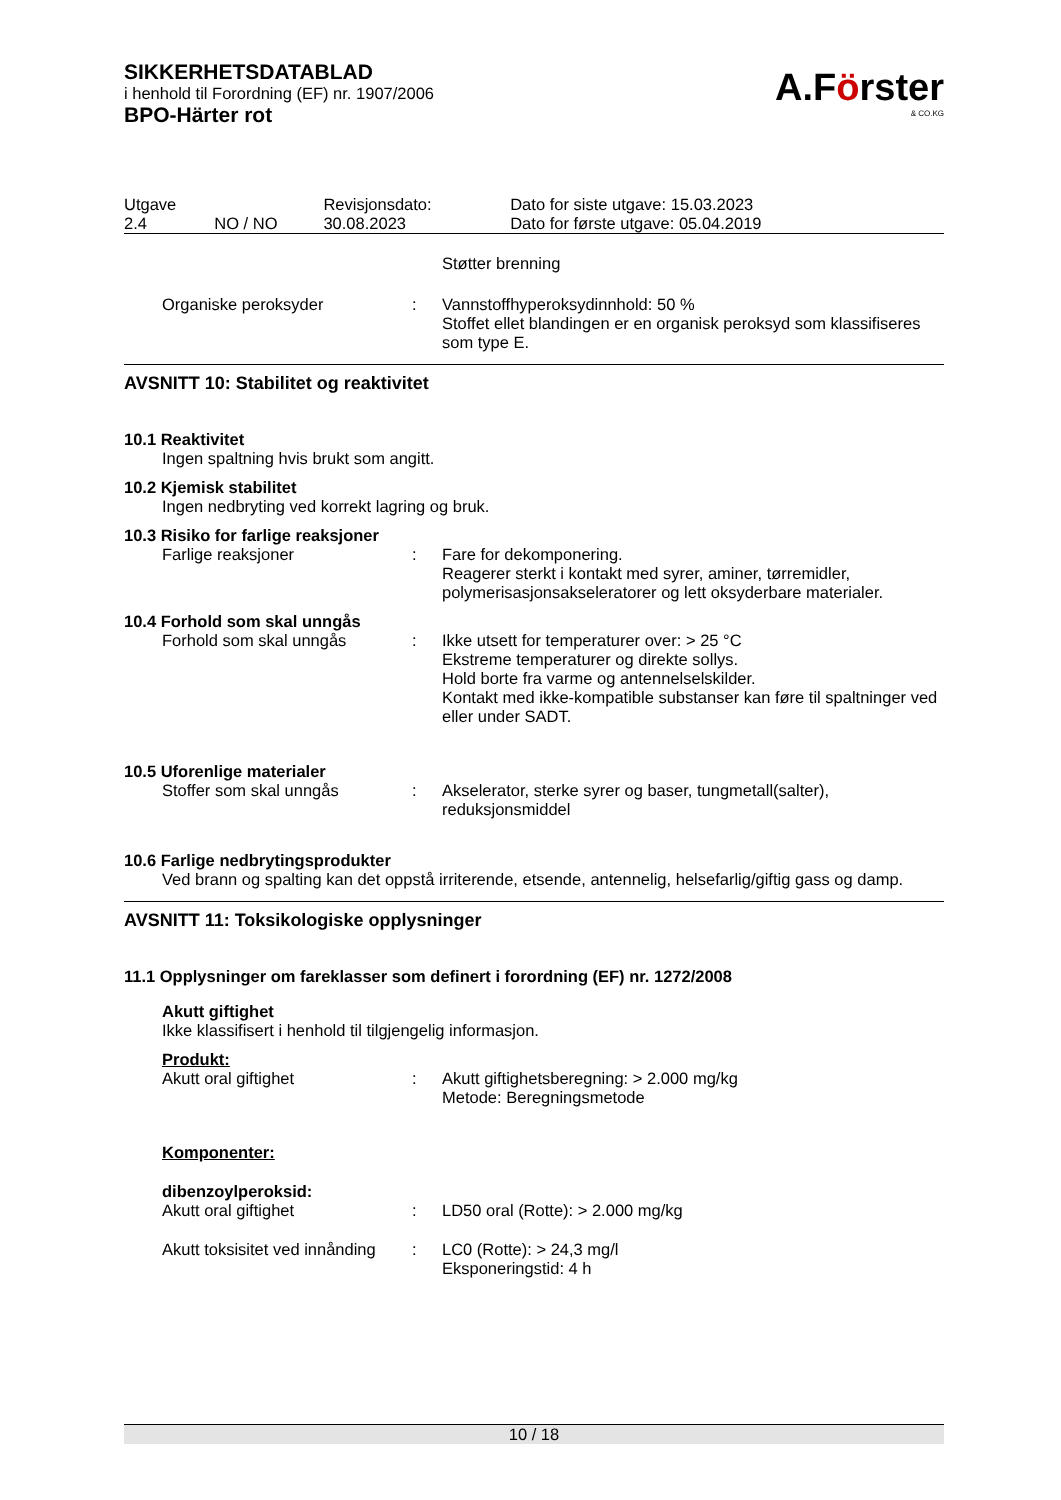SIKKERHETSDATABLAD
i henhold til Forordning (EF) nr. 1907/2006
BPO-Härter rot
A.Förster
& CO.KG
| Utgave 2.4 | NO / NO | Revisjonsdato: 30.08.2023 | Dato for siste utgave: 15.03.2023 Dato for første utgave: 05.04.2019 |
| | | Støtter brenning |
| Organiske peroksyder | : | Vannstoffhyperoksydinnhold: 50 % Stoffet ellet blandingen er en organisk peroksyd som klassifiseres som type E. |
AVSNITT 10: Stabilitet og reaktivitet
10.1 Reaktivitet
Ingen spaltning hvis brukt som angitt.
10.2 Kjemisk stabilitet
Ingen nedbryting ved korrekt lagring og bruk.
10.3 Risiko for farlige reaksjoner
| Farlige reaksjoner | : | Fare for dekomponering. Reagerer sterkt i kontakt med syrer, aminer, tørremidler, polymerisasjonsakseleratorer og lett oksyderbare materialer. |
10.4 Forhold som skal unngås
| Forhold som skal unngås | : | Ikke utsett for temperaturer over: > 25 °C Ekstreme temperaturer og direkte sollys. Hold borte fra varme og antennelselskilder. Kontakt med ikke-kompatible substanser kan føre til spaltninger ved eller under SADT. |
10.5 Uforenlige materialer
| Stoffer som skal unngås | : | Akselerator, sterke syrer og baser, tungmetall(salter), reduksjonsmiddel |
10.6 Farlige nedbrytingsprodukter
Ved brann og spalting kan det oppstå irriterende, etsende, antennelig, helsefarlig/giftig gass og damp.
AVSNITT 11: Toksikologiske opplysninger
11.1 Opplysninger om fareklasser som definert i forordning (EF) nr. 1272/2008
Akutt giftighet
Ikke klassifisert i henhold til tilgjengelig informasjon.
Produkt:
| Akutt oral giftighet | : | Akutt giftighetsberegning: > 2.000 mg/kg Metode: Beregningsmetode |
Komponenter:
dibenzoylperoksid:
| Akutt oral giftighet | : | LD50 oral (Rotte): > 2.000 mg/kg |
| Akutt toksisitet ved innånding | : | LC0 (Rotte): > 24,3 mg/l Eksponeringstid: 4 h |
10 / 18